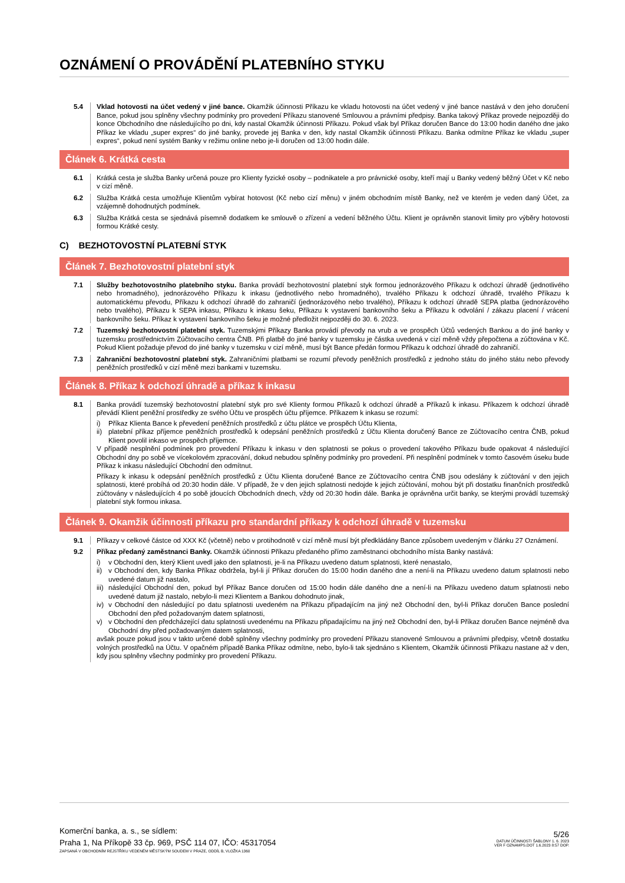OZNÁMENÍ O PROVÁDĚNÍ PLATEBNÍHO STYKU
5.4 Vklad hotovosti na účet vedený v jiné bance. Okamžik účinnosti Příkazu ke vkladu hotovosti na účet vedený v jiné bance nastává v den jeho doručení Bance, pokud jsou splněny všechny podmínky pro provedení Příkazu stanovené Smlouvou a právními předpisy. Banka takový Příkaz provede nejpozději do konce Obchodního dne následujícího po dni, kdy nastal Okamžik účinnosti Příkazu. Pokud však byl Příkaz doručen Bance do 13:00 hodin daného dne jako Příkaz ke vkladu „super expres“ do jiné banky, provede jej Banka v den, kdy nastal Okamžik účinnosti Příkazu. Banka odmítne Příkaz ke vkladu „super expres“, pokud není systém Banky v režimu online nebo je-li doručen od 13:00 hodin dále.
Článek 6. Krátká cesta
6.1 Krátká cesta je služba Banky určená pouze pro Klienty fyzické osoby – podnikatele a pro právnické osoby, kteří mají u Banky vedený běžný Účet v Kč nebo v cizí měně.
6.2 Služba Krátká cesta umožňuje Klientům vybírat hotovost (Kč nebo cizí měnu) v jiném obchodním místě Banky, než ve kterém je veden daný Účet, za vzájemně dohodnutých podmínek.
6.3 Služba Krátká cesta se sjednává písemně dodatkem ke smlouvě o zřízení a vedení běžného Účtu. Klient je oprávněn stanovit limity pro výběry hotovosti formou Krátké cesty.
C) BEZHOTOVOSTNÍ PLATEBNÍ STYK
Článek 7. Bezhotovostní platební styk
7.1 Služby bezhotovostního platebního styku. Banka provádí bezhotovostní platební styk formou jednorázového Příkazu k odchozí úhradě (jednotlivého nebo hromadného), jednorázového Příkazu k inkasu (jednotlivého nebo hromadného), trvalého Příkazu k odchozí úhradě, trvalého Příkazu k automatickému převodu, Příkazu k odchozí úhradě do zahraničí (jednorázového nebo trvalého), Příkazu k odchozí úhradě SEPA platba (jednorázového nebo trvalého), Příkazu k SEPA inkasu, Příkazu k inkasu šeku, Příkazu k vystavení bankovního šeku a Příkazu k odvolání / zákazu placení / vrácení bankovního šeku. Příkaz k vystavení bankovního šeku je možné předložit nejpozději do 30. 6. 2023.
7.2 Tuzemský bezhotovostní platební styk. Tuzemskými Příkazy Banka provádí převody na vrub a ve prospěch Účtů vedených Bankou a do jiné banky v tuzemsku prostřednictvím Zúčtovacího centra ČNB. Při platbě do jiné banky v tuzemsku je částka uvedená v cizí měně vždy přepočtena a zúčtována v Kč. Pokud Klient požaduje převod do jiné banky v tuzemsku v cizí měně, musí být Bance předán formou Příkazu k odchozí úhradě do zahraničí.
7.3 Zahraniční bezhotovostní platební styk. Zahraničními platbami se rozumí převody peněžních prostředků z jednoho státu do jiného státu nebo převody peněžních prostředků v cizí měně mezi bankami v tuzemsku.
Článek 8. Příkaz k odchozí úhradě a příkaz k inkasu
8.1 Banka provádí tuzemský bezhotovostní platební styk pro své Klienty formou Příkazů k odchozí úhradě a Příkazů k inkasu. Příkazem k odchozí úhradě převádí Klient peněžní prostředky ze svého Účtu ve prospěch účtu příjemce. Příkazem k inkasu se rozumí:
i) Příkaz Klienta Bance k převedení peněžních prostředků z účtu plátce ve prospěch Účtu Klienta,
ii) platební příkaz příjemce peněžních prostředků k odepsání peněžních prostředků z Účtu Klienta doručený Bance ze Zúčtovacího centra ČNB, pokud Klient povolil inkaso ve prospěch příjemce.
V případě nesplnění podmínek pro provedení Příkazu k inkasu v den splatnosti se pokus o provedení takového Příkazu bude opakovat 4 následující Obchodní dny po sobě ve vícekolovém zpracování, dokud nebudou splněny podmínky pro provedení. Při nesplnění podmínek v tomto časovém úseku bude Příkaz k inkasu následující Obchodní den odmítnut.
Příkazy k inkasu k odepsání peněžních prostředků z Účtu Klienta doručené Bance ze Zúčtovacího centra ČNB jsou odeslány k zúčtování v den jejich splatnosti, které probíhá od 20:30 hodin dále. V případě, že v den jejich splatnosti nedojde k jejich zúčtování, mohou být při dostatku finančních prostředků zúčtovány v následujících 4 po sobě jdoucích Obchodních dnech, vždy od 20:30 hodin dále. Banka je oprávněna určit banky, se kterými provádí tuzemský platební styk formou inkasa.
Článek 9. Okamžik účinnosti příkazu pro standardní příkazy k odchozí úhradě v tuzemsku
9.1 Příkazy v celkové částce od XXX Kč (včetně) nebo v protihodnotě v cizí měně musí být předkládány Bance způsobem uvedeným v článku 27 Oznámení.
9.2 Příkaz předaný zaměstnanci Banky. Okamžik účinnosti Příkazu předaného přímo zaměstnanci obchodního místa Banky nastává:
i) v Obchodní den, který Klient uvedl jako den splatnosti, je-li na Příkazu uvedeno datum splatnosti, které nenastalo,
ii) v Obchodní den, kdy Banka Příkaz obdržela, byl-li jí Příkaz doručen do 15:00 hodin daného dne a není-li na Příkazu uvedeno datum splatnosti nebo uvedené datum již nastalo,
iii) následující Obchodní den, pokud byl Příkaz Bance doručen od 15:00 hodin dále daného dne a není-li na Příkazu uvedeno datum splatnosti nebo uvedené datum již nastalo, nebylo-li mezi Klientem a Bankou dohodnuto jinak,
iv) v Obchodní den následující po datu splatnosti uvedeném na Příkazu připadajícím na jiný než Obchodní den, byl-li Příkaz doručen Bance poslední Obchodní den před požadovaným datem splatnosti,
v) v Obchodní den předcházející datu splatnosti uvedenému na Příkazu připadajícímu na jiný než Obchodní den, byl-li Příkaz doručen Bance nejméně dva Obchodní dny před požadovaným datem splatnosti,
avšak pouze pokud jsou v takto určené době splněny všechny podmínky pro provedení Příkazu stanovené Smlouvou a právními předpisy, včetně dostatku volných prostředků na Účtu. V opačném případě Banka Příkaz odmítne, nebo, bylo-li tak sjednáno s Klientem, Okamžik účinnosti Příkazu nastane až v den, kdy jsou splněny všechny podmínky pro provedení Příkazu.
Komerční banka, a. s., se sídlem:
Praha 1, Na Příkopě 33 čp. 969, PSČ 114 07, IČO: 45317054
ZAPSANÁ V OBCHODNÍM REJSTŘÍKU VEDENÉM MĚSTSKÝM SOUDEM V PRAZE, ODDÍL B, VLOŽKA 1360
5/26
DATUM ÚČINNOSTI ŠABLONY 1. 6. 2023
VER F OZNAMPS.DOT 1.6.2023 8:57 DOP.